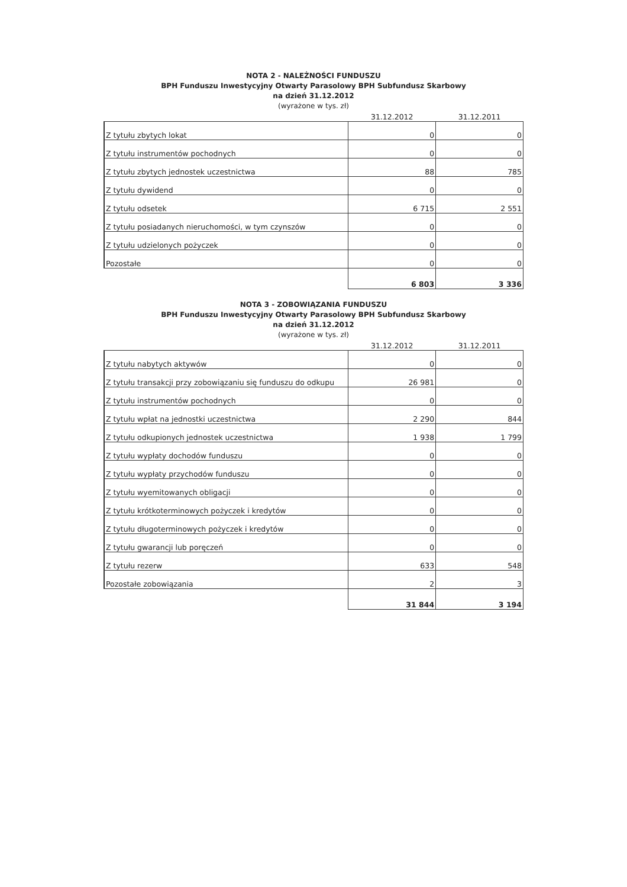NOTA 2 - NALEŻNOŚCI FUNDUSZU
BPH Funduszu Inwestycyjny Otwarty Parasolowy BPH Subfundusz Skarbowy
na dzień 31.12.2012
(wyrażone w tys. zł)
| | 31.12.2012 | 31.12.2011 |
| --- | --- | --- |
| Z tytułu zbytych lokat | 0 | 0 |
| Z tytułu instrumentów pochodnych | 0 | 0 |
| Z tytułu zbytych jednostek uczestnictwa | 88 | 785 |
| Z tytułu dywidend | 0 | 0 |
| Z tytułu odsetek | 6 715 | 2 551 |
| Z tytułu posiadanych nieruchomości, w tym czynszów | 0 | 0 |
| Z tytułu udzielonych pożyczek | 0 | 0 |
| Pozostałe | 0 | 0 |
| | 6 803 | 3 336 |
NOTA 3 - ZOBOWIĄZANIA FUNDUSZU
BPH Funduszu Inwestycyjny Otwarty Parasolowy BPH Subfundusz Skarbowy
na dzień 31.12.2012
(wyrażone w tys. zł)
| | 31.12.2012 | 31.12.2011 |
| --- | --- | --- |
| Z tytułu nabytych aktywów | 0 | 0 |
| Z tytułu transakcji przy zobowiązaniu się funduszu do odkupu | 26 981 | 0 |
| Z tytułu instrumentów pochodnych | 0 | 0 |
| Z tytułu wpłat na jednostki uczestnictwa | 2 290 | 844 |
| Z tytułu odkupionych jednostek uczestnictwa | 1 938 | 1 799 |
| Z tytułu wypłaty dochodów funduszu | 0 | 0 |
| Z tytułu wypłaty przychodów funduszu | 0 | 0 |
| Z tytułu wyemitowanych obligacji | 0 | 0 |
| Z tytułu krótkoterminowych pożyczek i kredytów | 0 | 0 |
| Z tytułu długoterminowych pożyczek i kredytów | 0 | 0 |
| Z tytułu gwarancji lub poręczeń | 0 | 0 |
| Z tytułu rezerw | 633 | 548 |
| Pozostałe zobowiązania | 2 | 3 |
| | 31 844 | 3 194 |